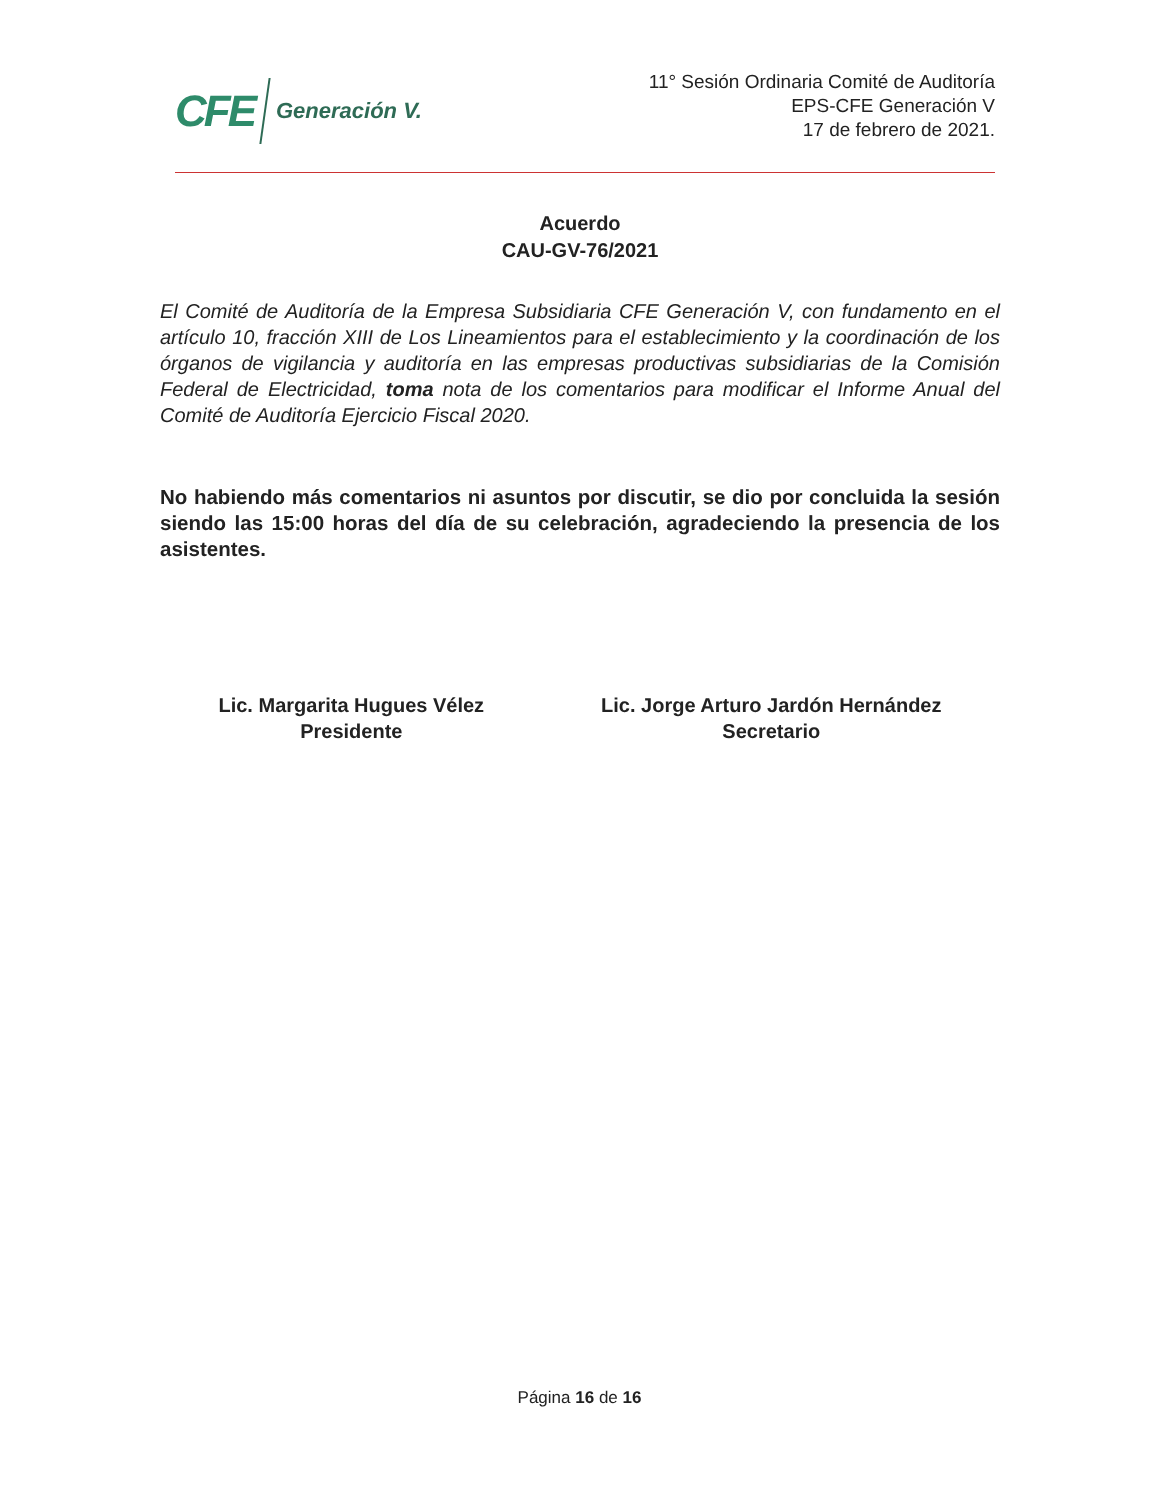CFE Generación V.
11° Sesión Ordinaria Comité de Auditoría
EPS-CFE Generación V
17 de febrero de 2021.
Acuerdo
CAU-GV-76/2021
El Comité de Auditoría de la Empresa Subsidiaria CFE Generación V, con fundamento en el artículo 10, fracción XIII de Los Lineamientos para el establecimiento y la coordinación de los órganos de vigilancia y auditoría en las empresas productivas subsidiarias de la Comisión Federal de Electricidad, toma nota de los comentarios para modificar el Informe Anual del Comité de Auditoría Ejercicio Fiscal 2020.
No habiendo más comentarios ni asuntos por discutir, se dio por concluida la sesión siendo las 15:00 horas del día de su celebración, agradeciendo la presencia de los asistentes.
Lic. Margarita Hugues Vélez
Presidente
Lic. Jorge Arturo Jardón Hernández
Secretario
Página 16 de 16